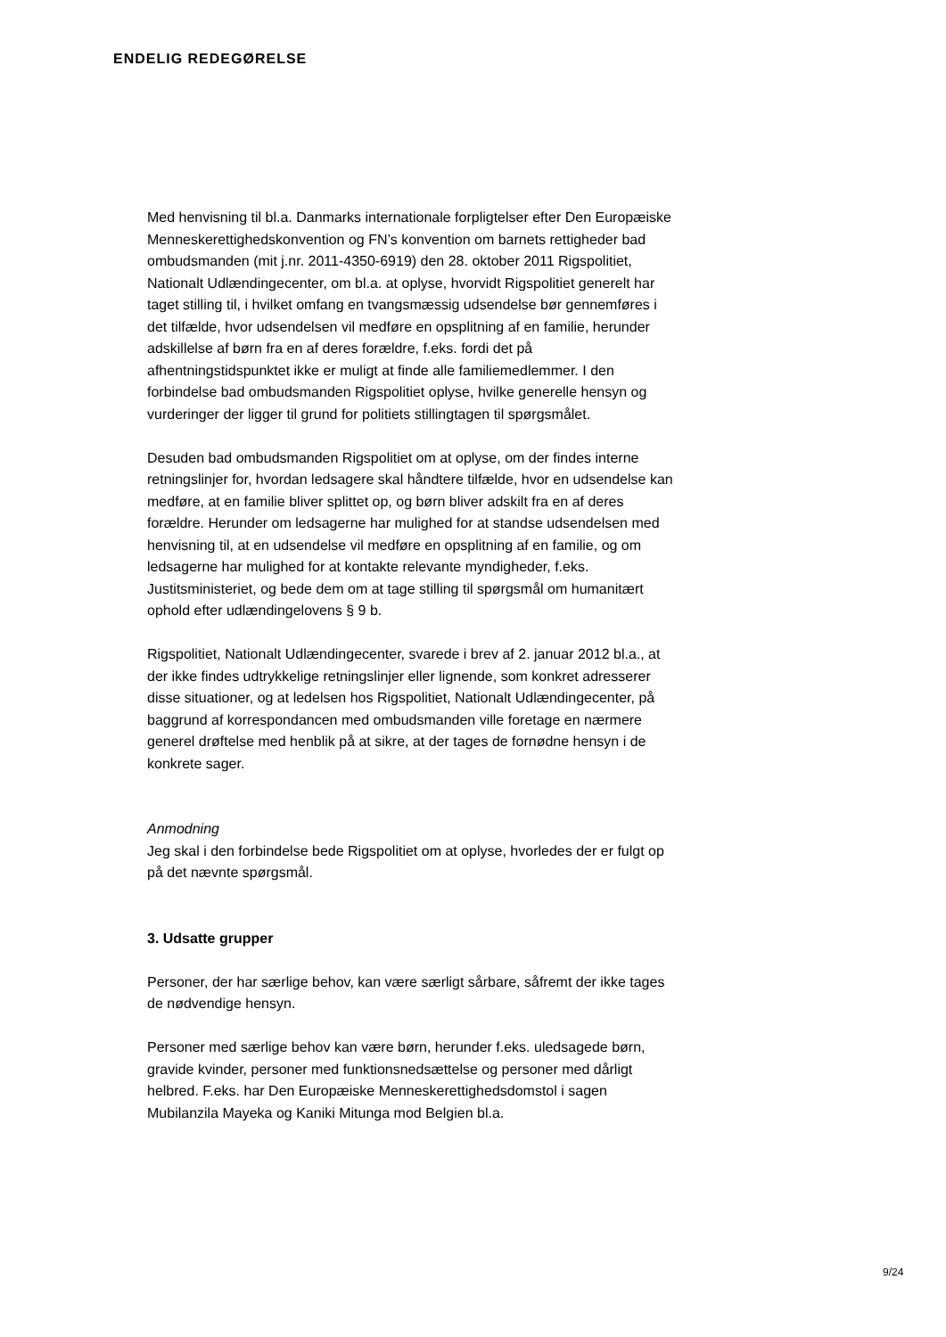ENDELIG REDEGØRELSE
Med henvisning til bl.a. Danmarks internationale forpligtelser efter Den Europæiske Menneskerettighedskonvention og FN’s konvention om bar­nets rettigheder bad ombudsmanden (mit j.nr. 2011-4350-6919) den 28. oktober 2011 Rigspolitiet, Nationalt Udlændingecenter, om bl.a. at oply­se, hvorvidt Rigspolitiet generelt har taget stilling til, i hvilket omfang en tvangsmæssig udsendelse bør gennemføres i det tilfælde, hvor udsen­delsen vil medføre en opsplitning af en familie, herunder adskillelse af børn fra en af deres forældre, f.eks. fordi det på afhentningstidspunktet ikke er muligt at finde alle familiemedlemmer. I den forbindelse bad om­budsmanden Rigspolitiet oplyse, hvilke generelle hensyn og vurderinger der ligger til grund for politiets stillingtagen til spørgsmålet.
Desuden bad ombudsmanden Rigspolitiet om at oplyse, om der findes interne retningslinjer for, hvordan ledsagere skal håndtere tilfælde, hvor en udsendelse kan medføre, at en familie bliver splittet op, og børn bliver adskilt fra en af deres forældre. Herunder om ledsagerne har mulighed for at standse udsendelsen med henvisning til, at en udsendelse vil med­føre en opsplitning af en familie, og om ledsagerne har mulighed for at kontakte relevante myndigheder, f.eks. Justitsministeriet, og bede dem om at tage stilling til spørgsmål om humanitært ophold efter udlændinge­lovens § 9 b.
Rigspolitiet, Nationalt Udlændingecenter, svarede i brev af 2. januar 2012 bl.a., at der ikke findes udtrykkelige retningslinjer eller lignende, som konkret adresserer disse situationer, og at ledelsen hos Rigspolitiet, Na­tionalt Udlændingecenter, på baggrund af korrespondancen med om­budsmanden ville foretage en nærmere generel drøftelse med henblik på at sikre, at der tages de fornødne hensyn i de konkrete sager.
Anmodning
Jeg skal i den forbindelse bede Rigspolitiet om at oplyse, hvorledes der er fulgt op på det nævnte spørgsmål.
3. Udsatte grupper
Personer, der har særlige behov, kan være særligt sårbare, såfremt der ikke tages de nødvendige hensyn.
Personer med særlige behov kan være børn, herunder f.eks. uledsagede børn, gravide kvinder, personer med funktionsnedsættelse og personer med dårligt helbred. F.eks. har Den Europæiske Menneskerettigheds­domstol i sagen Mubilanzila Mayeka og Kaniki Mitunga mod Belgien bl.a.
9/24